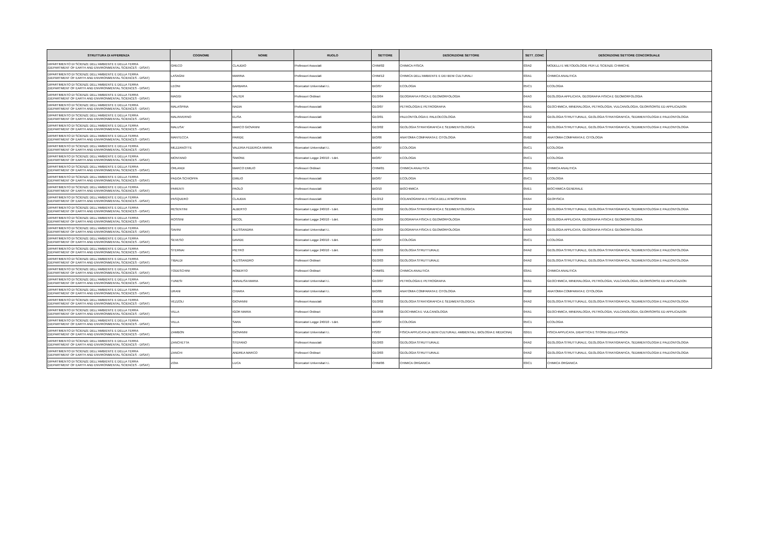| STRUTTURA DI AFFERENZA | COGNOME | NOME | RUOLO | SETTORE | DESCRIZIONE SETTORE | SETT_CONC | DESCRIZIONE SETTORE CONCORSUALE |
| --- | --- | --- | --- | --- | --- | --- | --- |
| DIPARTIMENTO DI SCIENZE DELL'AMBIENTE E DELLA TERRA (DEPARTMENT OF EARTH AND ENVIRONMENTAL SCIENCES - DISAT) | GRECO | CLAUDIO | Professori Associati | CHIM/02 | CHIMICA FISICA | 03/A2 | MODELLI E METODOLOGIE PER LE SCIENZE CHIMICHE |
| DIPARTIMENTO DI SCIENZE DELL'AMBIENTE E DELLA TERRA (DEPARTMENT OF EARTH AND ENVIRONMENTAL SCIENCES - DISAT) | LASAGNI | MARINA | Professori Associati | CHIM/12 | CHIMICA DELL'AMBIENTE E DEI BENI CULTURALI | 03/A1 | CHIMICA ANALITICA |
| DIPARTIMENTO DI SCIENZE DELL'AMBIENTE E DELLA TERRA (DEPARTMENT OF EARTH AND ENVIRONMENTAL SCIENCES - DISAT) | LEONI | BARBARA | Ricercatori Universitari t.i. | BIO/07 | ECOLOGIA | 05/C1 | ECOLOGIA |
| DIPARTIMENTO DI SCIENZE DELL'AMBIENTE E DELLA TERRA (DEPARTMENT OF EARTH AND ENVIRONMENTAL SCIENCES - DISAT) | MAGGI | VALTER | Professori Ordinari | GEO/04 | GEOGRAFIA FISICA E GEOMORFOLOGIA | 04/A3 | GEOLOGIA APPLICATA, GEOGRAFIA FISICA E GEOMORFOLOGIA |
| DIPARTIMENTO DI SCIENZE DELL'AMBIENTE E DELLA TERRA (DEPARTMENT OF EARTH AND ENVIRONMENTAL SCIENCES - DISAT) | MALASPINA | NADIA | Professori Associati | GEO/07 | PETROLOGIA E PETROGRAFIA | 04/A1 | GEOCHIMICA, MINERALOGIA, PETROLOGIA, VULCANOLOGIA, GEORISORSE ED APPLICAZION |
| DIPARTIMENTO DI SCIENZE DELL'AMBIENTE E DELLA TERRA (DEPARTMENT OF EARTH AND ENVIRONMENTAL SCIENCES - DISAT) | MALINVERNO | ELISA | Professori Associati | GEO/01 | PALEONTOLOGIA E PALEOECOLOGIA | 04/A2 | GEOLOGIA STRUTTURALE, GEOLOGIA STRATIGRAFICA, SEDIMENTOLOGIA E PALEONTOLOGIA |
| DIPARTIMENTO DI SCIENZE DELL'AMBIENTE E DELLA TERRA (DEPARTMENT OF EARTH AND ENVIRONMENTAL SCIENCES - DISAT) | MALUSA' | MARCO GIOVANNI | Professori Associati | GEO/02 | GEOLOGIA STRATIGRAFICA E SEDIMENTOLOGICA | 04/A2 | GEOLOGIA STRUTTURALE, GEOLOGIA STRATIGRAFICA, SEDIMENTOLOGIA E PALEONTOLOGIA |
| DIPARTIMENTO DI SCIENZE DELL'AMBIENTE E DELLA TERRA (DEPARTMENT OF EARTH AND ENVIRONMENTAL SCIENCES - DISAT) | MANTECCA | PARIDE | Professori Associati | BIO/06 | ANATOMIA COMPARATA E CITOLOGIA | 05/B2 | ANATOMIA COMPARATA E CITOLOGIA |
| DIPARTIMENTO DI SCIENZE DELL'AMBIENTE E DELLA TERRA (DEPARTMENT OF EARTH AND ENVIRONMENTAL SCIENCES - DISAT) | MEZZANOTTE | VALERIA FEDERICA MARIA | Ricercatori Universitari t.i. | BIO/07 | ECOLOGIA | 05/C1 | ECOLOGIA |
| DIPARTIMENTO DI SCIENZE DELL'AMBIENTE E DELLA TERRA (DEPARTMENT OF EARTH AND ENVIRONMENTAL SCIENCES - DISAT) | MONTANO | SIMONE | Ricercatori Legge 240/10 - t.det. | BIO/07 | ECOLOGIA | 05/C1 | ECOLOGIA |
| DIPARTIMENTO DI SCIENZE DELL'AMBIENTE E DELLA TERRA (DEPARTMENT OF EARTH AND ENVIRONMENTAL SCIENCES - DISAT) | ORLANDI | MARCO EMILIO | Professori Ordinari | CHIM/01 | CHIMICA ANALITICA | 03/A1 | CHIMICA ANALITICA |
| DIPARTIMENTO DI SCIENZE DELL'AMBIENTE E DELLA TERRA (DEPARTMENT OF EARTH AND ENVIRONMENTAL SCIENCES - DISAT) | PADOA SCHIOPPA | EMILIO | Professori Associati | BIO/07 | ECOLOGIA | 05/C1 | ECOLOGIA |
| DIPARTIMENTO DI SCIENZE DELL'AMBIENTE E DELLA TERRA (DEPARTMENT OF EARTH AND ENVIRONMENTAL SCIENCES - DISAT) | PARENTI | PAOLO | Professori Associati | BIO/10 | BIOCHIMICA | 05/E1 | BIOCHIMICA GENERALE |
| DIPARTIMENTO DI SCIENZE DELL'AMBIENTE E DELLA TERRA (DEPARTMENT OF EARTH AND ENVIRONMENTAL SCIENCES - DISAT) | PASQUERO | CLAUDIA | Professori Associati | GEO/12 | OCEANOGRAFIA E FISICA DELL'ATMOSFERA | 04/A4 | GEOFISICA |
| DIPARTIMENTO DI SCIENZE DELL'AMBIENTE E DELLA TERRA (DEPARTMENT OF EARTH AND ENVIRONMENTAL SCIENCES - DISAT) | RESENTINI | ALBERTO | Ricercatori Legge 240/10 - t.det. | GEO/02 | GEOLOGIA STRATIGRAFICA E SEDIMENTOLOGICA | 04/A2 | GEOLOGIA STRUTTURALE, GEOLOGIA STRATIGRAFICA, SEDIMENTOLOGIA E PALEONTOLOGIA |
| DIPARTIMENTO DI SCIENZE DELL'AMBIENTE E DELLA TERRA (DEPARTMENT OF EARTH AND ENVIRONMENTAL SCIENCES - DISAT) | ROSSINI | MICOL | Ricercatori Legge 240/10 - t.det. | GEO/04 | GEOGRAFIA FISICA E GEOMORFOLOGIA | 04/A3 | GEOLOGIA APPLICATA, GEOGRAFIA FISICA E GEOMORFOLOGIA |
| DIPARTIMENTO DI SCIENZE DELL'AMBIENTE E DELLA TERRA (DEPARTMENT OF EARTH AND ENVIRONMENTAL SCIENCES - DISAT) | SAVINI | ALESSANDRA | Ricercatori Universitari t.i. | GEO/04 | GEOGRAFIA FISICA E GEOMORFOLOGIA | 04/A3 | GEOLOGIA APPLICATA, GEOGRAFIA FISICA E GEOMORFOLOGIA |
| DIPARTIMENTO DI SCIENZE DELL'AMBIENTE E DELLA TERRA (DEPARTMENT OF EARTH AND ENVIRONMENTAL SCIENCES - DISAT) | SEVESO | DAVIDE | Ricercatori Legge 240/10 - t.det. | BIO/07 | ECOLOGIA | 05/C1 | ECOLOGIA |
| DIPARTIMENTO DI SCIENZE DELL'AMBIENTE E DELLA TERRA (DEPARTMENT OF EARTH AND ENVIRONMENTAL SCIENCES - DISAT) | STERNAI | PIETRO | Ricercatori Legge 240/10 - t.det. | GEO/03 | GEOLOGIA STRUTTURALE | 04/A2 | GEOLOGIA STRUTTURALE, GEOLOGIA STRATIGRAFICA, SEDIMENTOLOGIA E PALEONTOLOGIA |
| DIPARTIMENTO DI SCIENZE DELL'AMBIENTE E DELLA TERRA (DEPARTMENT OF EARTH AND ENVIRONMENTAL SCIENCES - DISAT) | TIBALDI | ALESSANDRO | Professori Ordinari | GEO/03 | GEOLOGIA STRUTTURALE | 04/A2 | GEOLOGIA STRUTTURALE, GEOLOGIA STRATIGRAFICA, SEDIMENTOLOGIA E PALEONTOLOGIA |
| DIPARTIMENTO DI SCIENZE DELL'AMBIENTE E DELLA TERRA (DEPARTMENT OF EARTH AND ENVIRONMENTAL SCIENCES - DISAT) | TODESCHINI | ROBERTO | Professori Ordinari | CHIM/01 | CHIMICA ANALITICA | 03/A1 | CHIMICA ANALITICA |
| DIPARTIMENTO DI SCIENZE DELL'AMBIENTE E DELLA TERRA (DEPARTMENT OF EARTH AND ENVIRONMENTAL SCIENCES - DISAT) | TUNESI | ANNALISA MARIA | Ricercatori Universitari t.i. | GEO/07 | PETROLOGIA E PETROGRAFIA | 04/A1 | GEOCHIMICA, MINERALOGIA, PETROLOGIA, VULCANOLOGIA, GEORISORSE ED APPLICAZION |
| DIPARTIMENTO DI SCIENZE DELL'AMBIENTE E DELLA TERRA (DEPARTMENT OF EARTH AND ENVIRONMENTAL SCIENCES - DISAT) | URANI | CHIARA | Ricercatori Universitari t.i. | BIO/06 | ANATOMIA COMPARATA E CITOLOGIA | 05/B2 | ANATOMIA COMPARATA E CITOLOGIA |
| DIPARTIMENTO DI SCIENZE DELL'AMBIENTE E DELLA TERRA (DEPARTMENT OF EARTH AND ENVIRONMENTAL SCIENCES - DISAT) | VEZZOLI | GIOVANNI | Professori Associati | GEO/02 | GEOLOGIA STRATIGRAFICA E SEDIMENTOLOGICA | 04/A2 | GEOLOGIA STRUTTURALE, GEOLOGIA STRATIGRAFICA, SEDIMENTOLOGIA E PALEONTOLOGIA |
| DIPARTIMENTO DI SCIENZE DELL'AMBIENTE E DELLA TERRA (DEPARTMENT OF EARTH AND ENVIRONMENTAL SCIENCES - DISAT) | VILLA | IGOR MARIA | Professori Ordinari | GEO/08 | GEOCHIMICA E VULCANOLOGIA | 04/A1 | GEOCHIMICA, MINERALOGIA, PETROLOGIA, VULCANOLOGIA, GEORISORSE ED APPLICAZION |
| DIPARTIMENTO DI SCIENZE DELL'AMBIENTE E DELLA TERRA (DEPARTMENT OF EARTH AND ENVIRONMENTAL SCIENCES - DISAT) | VILLA | SARA | Ricercatori Legge 240/10 - t.det. | BIO/07 | ECOLOGIA | 05/C1 | ECOLOGIA |
| DIPARTIMENTO DI SCIENZE DELL'AMBIENTE E DELLA TERRA (DEPARTMENT OF EARTH AND ENVIRONMENTAL SCIENCES - DISAT) | ZAMBON | GIOVANNI | Ricercatori Universitari t.i. | FIS/07 | FISICA APPLICATA (A BENI CULTURALI, AMBIENTALI, BIOLOGIA E MEDICINA) | 02/D1 | FISICA APPLICATA, DIDATTICA E STORIA DELLA FISICA |
| DIPARTIMENTO DI SCIENZE DELL'AMBIENTE E DELLA TERRA (DEPARTMENT OF EARTH AND ENVIRONMENTAL SCIENCES - DISAT) | ZANCHETTA | STEFANO | Professori Associati | GEO/03 | GEOLOGIA STRUTTURALE | 04/A2 | GEOLOGIA STRUTTURALE, GEOLOGIA STRATIGRAFICA, SEDIMENTOLOGIA E PALEONTOLOGIA |
| DIPARTIMENTO DI SCIENZE DELL'AMBIENTE E DELLA TERRA (DEPARTMENT OF EARTH AND ENVIRONMENTAL SCIENCES - DISAT) | ZANCHI | ANDREA MARCO | Professori Ordinari | GEO/03 | GEOLOGIA STRUTTURALE | 04/A2 | GEOLOGIA STRUTTURALE, GEOLOGIA STRATIGRAFICA, SEDIMENTOLOGIA E PALEONTOLOGIA |
| DIPARTIMENTO DI SCIENZE DELL'AMBIENTE E DELLA TERRA (DEPARTMENT OF EARTH AND ENVIRONMENTAL SCIENCES - DISAT) | ZOIA | LUCA | Ricercatori Universitari t.i. | CHIM/06 | CHIMICA ORGANICA | 03/C1 | CHIMICA ORGANICA |